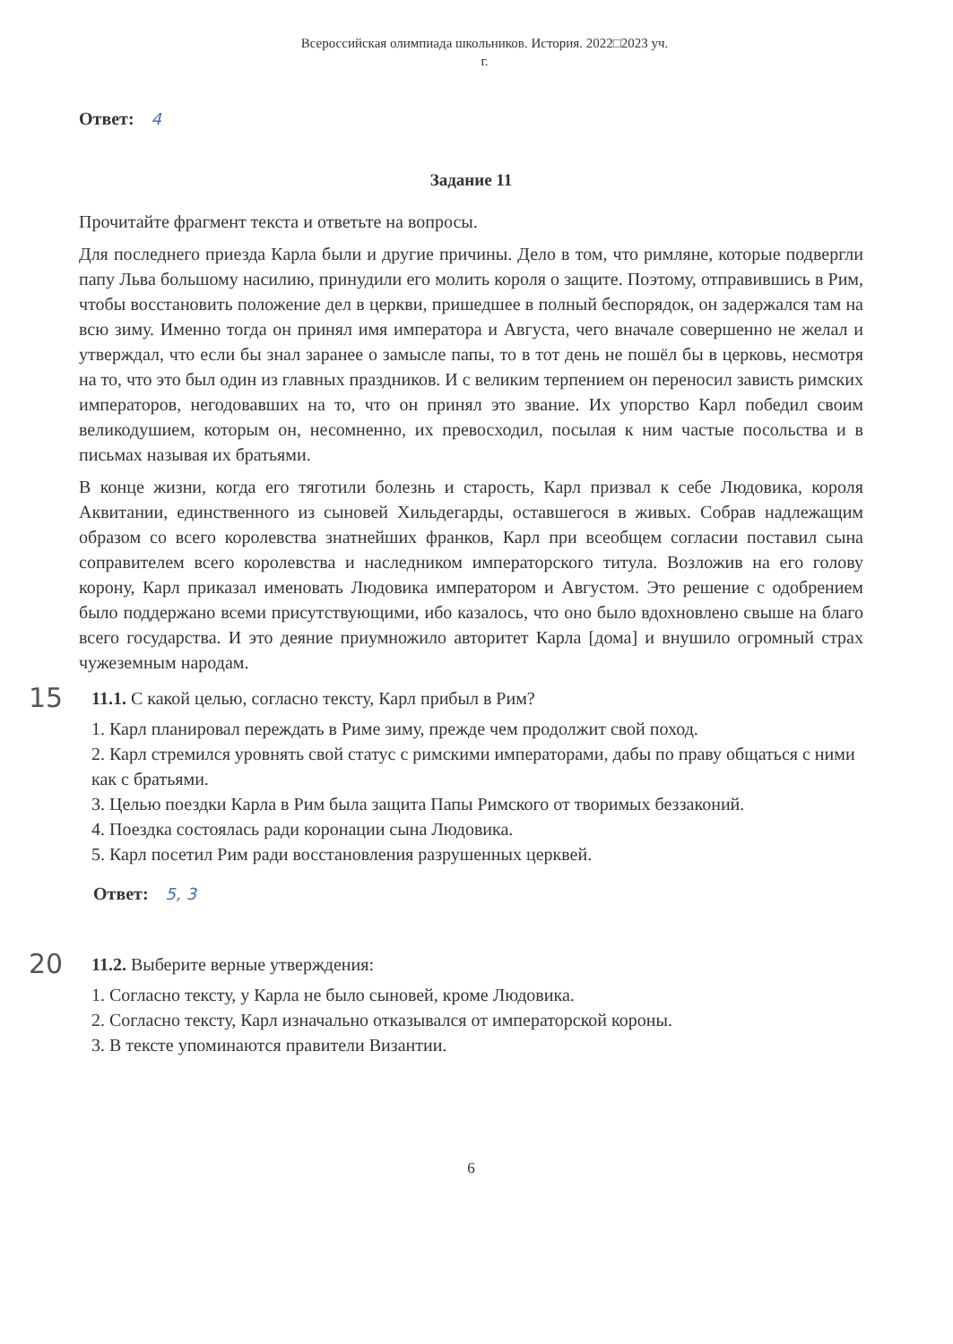Всероссийская олимпиада школьников. История. 2022□2023 уч.
г.
Ответ: 4
Задание 11
Прочитайте фрагмент текста и ответьте на вопросы.
Для последнего приезда Карла были и другие причины. Дело в том, что римляне, которые подвергли папу Льва большому насилию, принудили его молить короля о защите. Поэтому, отправившись в Рим, чтобы восстановить положение дел в церкви, пришедшее в полный беспорядок, он задержался там на всю зиму. Именно тогда он принял имя императора и Августа, чего вначале совершенно не желал и утверждал, что если бы знал заранее о замысле папы, то в тот день не пошёл бы в церковь, несмотря на то, что это был один из главных праздников. И с великим терпением он переносил зависть римских императоров, негодовавших на то, что он принял это звание. Их упорство Карл победил своим великодушием, которым он, несомненно, их превосходил, посылая к ним частые посольства и в письмах называя их братьями.
В конце жизни, когда его тяготили болезнь и старость, Карл призвал к себе Людовика, короля Аквитании, единственного из сыновей Хильдегарды, оставшегося в живых. Собрав надлежащим образом со всего королевства знатнейших франков, Карл при всеобщем согласии поставил сына соправителем всего королевства и наследником императорского титула. Возложив на его голову корону, Карл приказал именовать Людовика императором и Августом. Это решение с одобрением было поддержано всеми присутствующими, ибо казалось, что оно было вдохновлено свыше на благо всего государства. И это деяние приумножило авторитет Карла [дома] и внушило огромный страх чужеземным народам.
15 11.1. С какой целью, согласно тексту, Карл прибыл в Рим?
1. Карл планировал переждать в Риме зиму, прежде чем продолжит свой поход.
2. Карл стремился уровнять свой статус с римскими императорами, дабы по праву общаться с ними как с братьями.
3. Целью поездки Карла в Рим была защита Папы Римского от творимых беззаконий.
4. Поездка состоялась ради коронации сына Людовика.
5. Карл посетил Рим ради восстановления разрушенных церквей.
Ответ: 5, 3
20 11.2. Выберите верные утверждения:
1. Согласно тексту, у Карла не было сыновей, кроме Людовика.
2. Согласно тексту, Карл изначально отказывался от императорской короны.
3. В тексте упоминаются правители Византии.
6